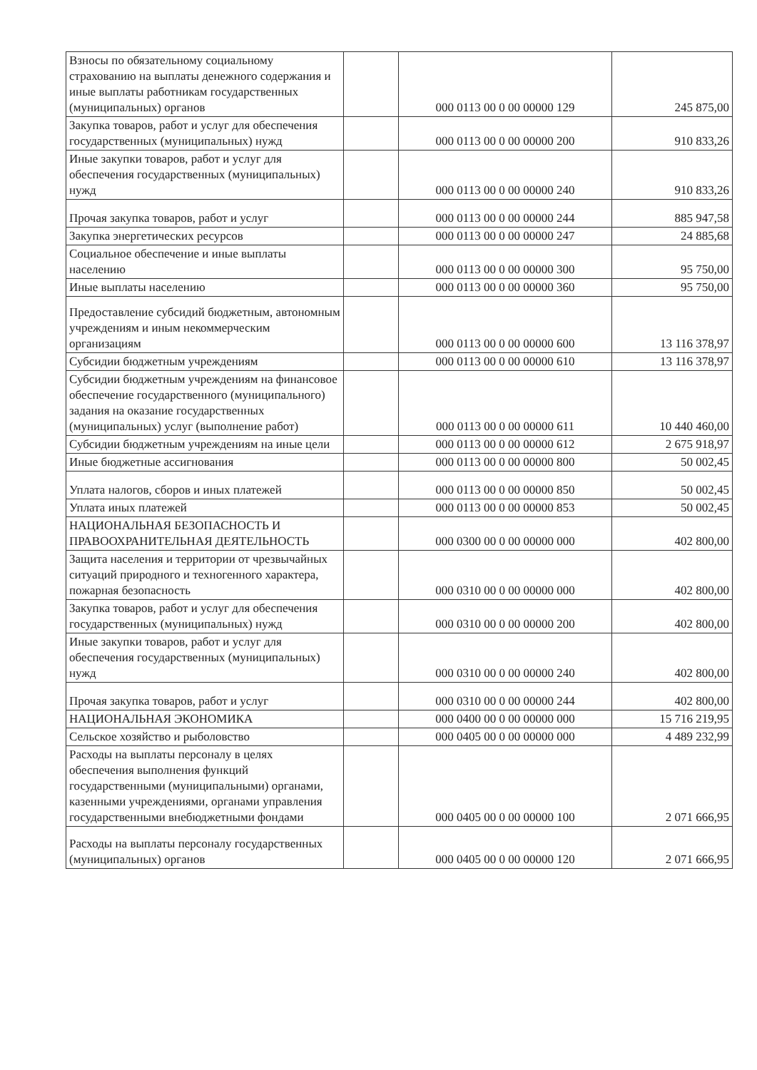| Взносы по обязательному социальному страхованию на выплаты денежного содержания и иные выплаты работникам государственных (муниципальных) органов | | 000 0113 00 0 00 00000 129 | 245 875,00 |
| Закупка товаров, работ и услуг для обеспечения государственных (муниципальных) нужд | | 000 0113 00 0 00 00000 200 | 910 833,26 |
| Иные закупки товаров, работ и услуг для обеспечения государственных (муниципальных) нужд | | 000 0113 00 0 00 00000 240 | 910 833,26 |
| Прочая закупка товаров, работ и услуг | | 000 0113 00 0 00 00000 244 | 885 947,58 |
| Закупка энергетических ресурсов | | 000 0113 00 0 00 00000 247 | 24 885,68 |
| Социальное обеспечение и иные выплаты населению | | 000 0113 00 0 00 00000 300 | 95 750,00 |
| Иные выплаты населению | | 000 0113 00 0 00 00000 360 | 95 750,00 |
| Предоставление субсидий бюджетным, автономным учреждениям и иным некоммерческим организациям | | 000 0113 00 0 00 00000 600 | 13 116 378,97 |
| Субсидии бюджетным учреждениям | | 000 0113 00 0 00 00000 610 | 13 116 378,97 |
| Субсидии бюджетным учреждениям на финансовое обеспечение государственного (муниципального) задания на оказание государственных (муниципальных) услуг (выполнение работ) | | 000 0113 00 0 00 00000 611 | 10 440 460,00 |
| Субсидии бюджетным учреждениям на иные цели | | 000 0113 00 0 00 00000 612 | 2 675 918,97 |
| Иные бюджетные ассигнования | | 000 0113 00 0 00 00000 800 | 50 002,45 |
| Уплата налогов, сборов и иных платежей | | 000 0113 00 0 00 00000 850 | 50 002,45 |
| Уплата иных платежей | | 000 0113 00 0 00 00000 853 | 50 002,45 |
| НАЦИОНАЛЬНАЯ БЕЗОПАСНОСТЬ И ПРАВООХРАНИТЕЛЬНАЯ ДЕЯТЕЛЬНОСТЬ | | 000 0300 00 0 00 00000 000 | 402 800,00 |
| Защита населения и территории от чрезвычайных ситуаций природного и техногенного характера, пожарная безопасность | | 000 0310 00 0 00 00000 000 | 402 800,00 |
| Закупка товаров, работ и услуг для обеспечения государственных (муниципальных) нужд | | 000 0310 00 0 00 00000 200 | 402 800,00 |
| Иные закупки товаров, работ и услуг для обеспечения государственных (муниципальных) нужд | | 000 0310 00 0 00 00000 240 | 402 800,00 |
| Прочая закупка товаров, работ и услуг | | 000 0310 00 0 00 00000 244 | 402 800,00 |
| НАЦИОНАЛЬНАЯ ЭКОНОМИКА | | 000 0400 00 0 00 00000 000 | 15 716 219,95 |
| Сельское хозяйство и рыболовство | | 000 0405 00 0 00 00000 000 | 4 489 232,99 |
| Расходы на выплаты персоналу в целях обеспечения выполнения функций государственными (муниципальными) органами, казенными учреждениями, органами управления государственными внебюджетными фондами | | 000 0405 00 0 00 00000 100 | 2 071 666,95 |
| Расходы на выплаты персоналу государственных (муниципальных) органов | | 000 0405 00 0 00 00000 120 | 2 071 666,95 |